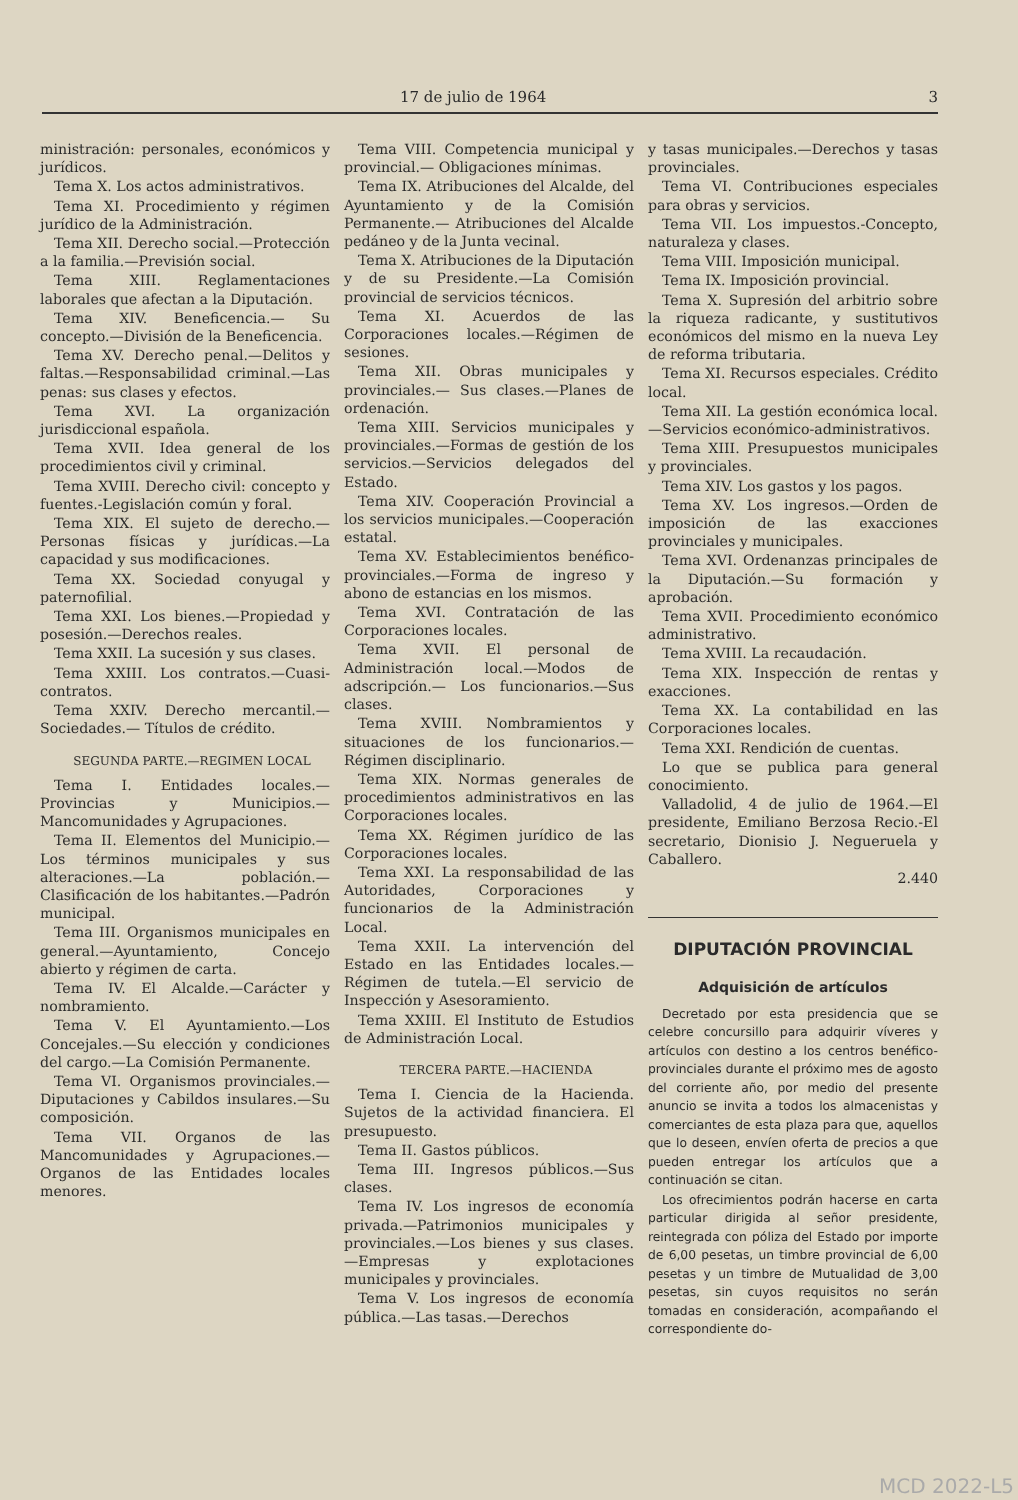17 de julio de 1964 3
ministración: personales, económicos y jurídicos.
Tema X. Los actos administrativos.
Tema XI. Procedimiento y régimen jurídico de la Administración.
Tema XII. Derecho social.—Protección a la familia.—Previsión social.
Tema XIII. Reglamentaciones laborales que afectan a la Diputación.
Tema XIV. Beneficencia.— Su concepto.—División de la Beneficencia.
Tema XV. Derecho penal.—Delitos y faltas.—Responsabilidad criminal.—Las penas: sus clases y efectos.
Tema XVI. La organización jurisdiccional española.
Tema XVII. Idea general de los procedimientos civil y criminal.
Tema XVIII. Derecho civil: concepto y fuentes.-Legislación común y foral.
Tema XIX. El sujeto de derecho.—Personas físicas y jurídicas.—La capacidad y sus modificaciones.
Tema XX. Sociedad conyugal y paternofilial.
Tema XXI. Los bienes.—Propiedad y posesión.—Derechos reales.
Tema XXII. La sucesión y sus clases.
Tema XXIII. Los contratos.—Cuasi-contratos.
Tema XXIV. Derecho mercantil.— Sociedades.— Títulos de crédito.
SEGUNDA PARTE.—REGIMEN LOCAL
Tema I. Entidades locales.—Provincias y Municipios.—Mancomunidades y Agrupaciones.
Tema II. Elementos del Municipio.—Los términos municipales y sus alteraciones.—La población.—Clasificación de los habitantes.—Padrón municipal.
Tema III. Organismos municipales en general.—Ayuntamiento, Concejo abierto y régimen de carta.
Tema IV. El Alcalde.—Carácter y nombramiento.
Tema V. El Ayuntamiento.—Los Concejales.—Su elección y condiciones del cargo.—La Comisión Permanente.
Tema VI. Organismos provinciales.—Diputaciones y Cabildos insulares.—Su composición.
Tema VII. Organos de las Mancomunidades y Agrupaciones.—Organos de las Entidades locales menores.
Tema VIII. Competencia municipal y provincial.— Obligaciones mínimas.
Tema IX. Atribuciones del Alcalde, del Ayuntamiento y de la Comisión Permanente.— Atribuciones del Alcalde pedáneo y de la Junta vecinal.
Tema X. Atribuciones de la Diputación y de su Presidente.—La Comisión provincial de servicios técnicos.
Tema XI. Acuerdos de las Corporaciones locales.—Régimen de sesiones.
Tema XII. Obras municipales y provinciales.— Sus clases.—Planes de ordenación.
Tema XIII. Servicios municipales y provinciales.—Formas de gestión de los servicios.—Servicios delegados del Estado.
Tema XIV. Cooperación Provincial a los servicios municipales.—Cooperación estatal.
Tema XV. Establecimientos benéfico-provinciales.—Forma de ingreso y abono de estancias en los mismos.
Tema XVI. Contratación de las Corporaciones locales.
Tema XVII. El personal de Administración local.—Modos de adscripción.— Los funcionarios.—Sus clases.
Tema XVIII. Nombramientos y situaciones de los funcionarios.—Régimen disciplinario.
Tema XIX. Normas generales de procedimientos administrativos en las Corporaciones locales.
Tema XX. Régimen jurídico de las Corporaciones locales.
Tema XXI. La responsabilidad de las Autoridades, Corporaciones y funcionarios de la Administración Local.
Tema XXII. La intervención del Estado en las Entidades locales.—Régimen de tutela.—El servicio de Inspección y Asesoramiento.
Tema XXIII. El Instituto de Estudios de Administración Local.
TERCERA PARTE.—HACIENDA
Tema I. Ciencia de la Hacienda. Sujetos de la actividad financiera. El presupuesto.
Tema II. Gastos públicos.
Tema III. Ingresos públicos.—Sus clases.
Tema IV. Los ingresos de economía privada.—Patrimonios municipales y provinciales.—Los bienes y sus clases.—Empresas y explotaciones municipales y provinciales.
Tema V. Los ingresos de economía pública.—Las tasas.—Derechos
y tasas municipales.—Derechos y tasas provinciales.
Tema VI. Contribuciones especiales para obras y servicios.
Tema VII. Los impuestos.-Concepto, naturaleza y clases.
Tema VIII. Imposición municipal.
Tema IX. Imposición provincial.
Tema X. Supresión del arbitrio sobre la riqueza radicante, y sustitutivos económicos del mismo en la nueva Ley de reforma tributaria.
Tema XI. Recursos especiales. Crédito local.
Tema XII. La gestión económica local.—Servicios económico-administrativos.
Tema XIII. Presupuestos municipales y provinciales.
Tema XIV. Los gastos y los pagos.
Tema XV. Los ingresos.—Orden de imposición de las exacciones provinciales y municipales.
Tema XVI. Ordenanzas principales de la Diputación.—Su formación y aprobación.
Tema XVII. Procedimiento económico administrativo.
Tema XVIII. La recaudación.
Tema XIX. Inspección de rentas y exacciones.
Tema XX. La contabilidad en las Corporaciones locales.
Tema XXI. Rendición de cuentas.
Lo que se publica para general conocimiento.
Valladolid, 4 de julio de 1964.—El presidente, Emiliano Berzosa Recio.-El secretario, Dionisio J. Negueruela y Caballero.
2.440
DIPUTACIÓN PROVINCIAL
Adquisición de artículos
Decretado por esta presidencia que se celebre concursillo para adquirir víveres y artículos con destino a los centros benéfico-provinciales durante el próximo mes de agosto del corriente año, por medio del presente anuncio se invita a todos los almacenistas y comerciantes de esta plaza para que, aquellos que lo deseen, envíen oferta de precios a que pueden entregar los artículos que a continuación se citan.
Los ofrecimientos podrán hacerse en carta particular dirigida al señor presidente, reintegrada con póliza del Estado por importe de 6,00 pesetas, un timbre provincial de 6,00 pesetas y un timbre de Mutualidad de 3,00 pesetas, sin cuyos requisitos no serán tomadas en consideración, acompañando el correspondiente do-
MCD 2022-L5